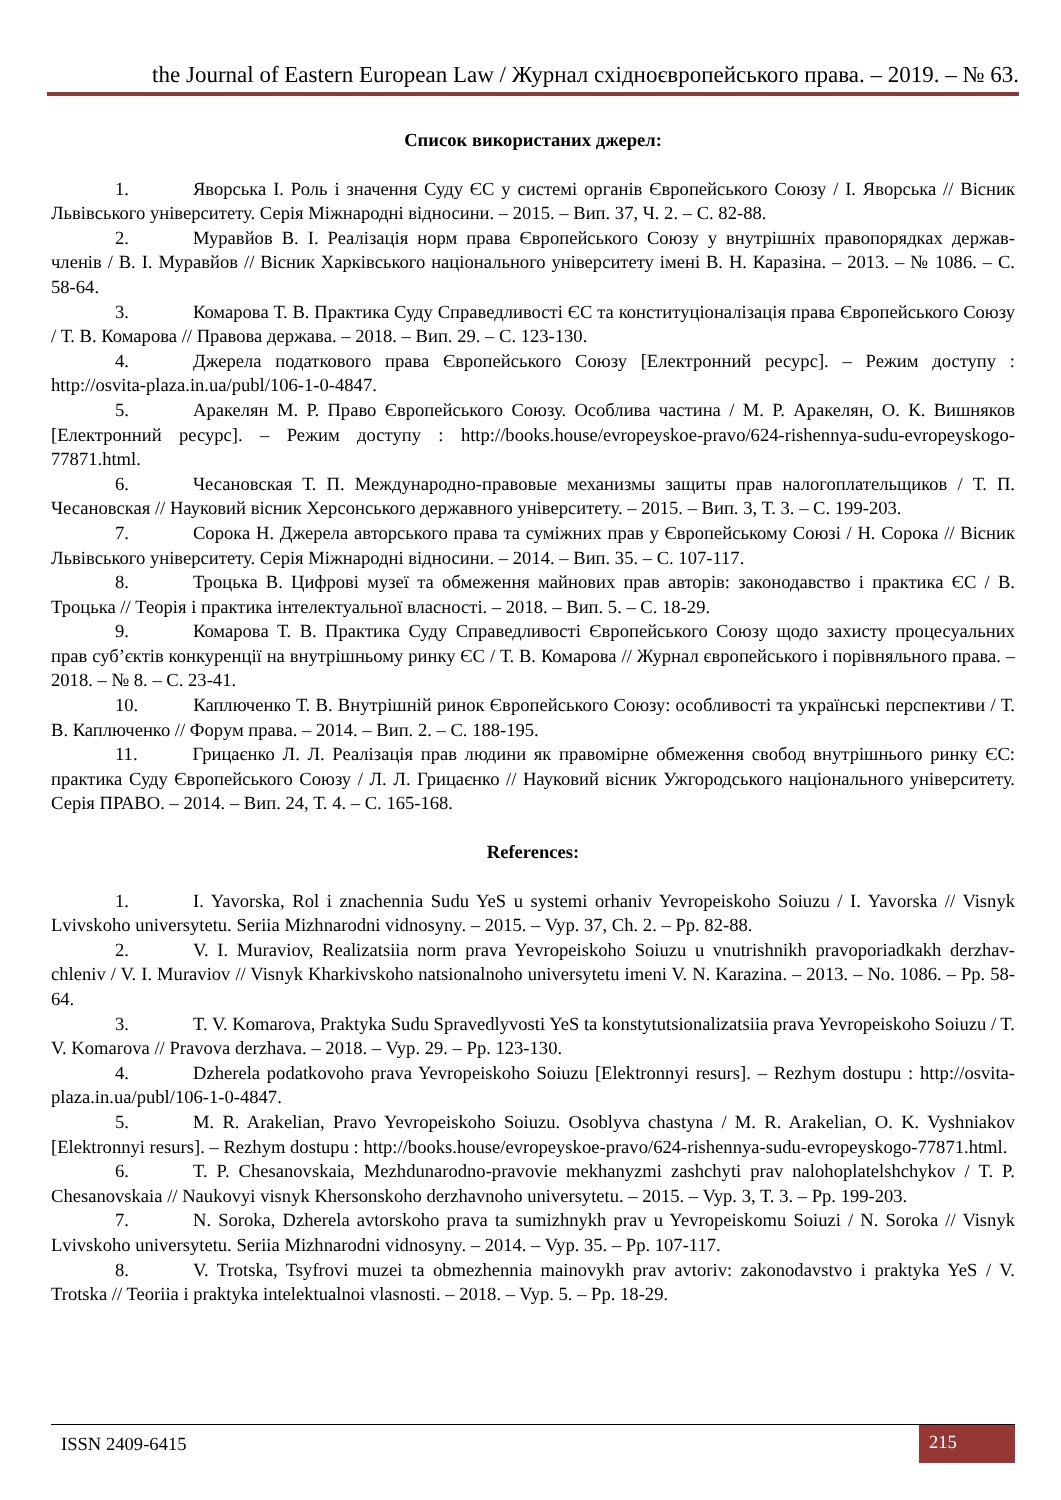the Journal of Eastern European Law / Журнал східноєвропейського права. – 2019. – № 63.
Список використаних джерел:
1. Яворська І. Роль і значення Суду ЄС у системі органів Європейського Союзу / І. Яворська // Вісник Львівського університету. Серія Міжнародні відносини. – 2015. – Вип. 37, Ч. 2. – С. 82-88.
2. Муравйов В. І. Реалізація норм права Європейського Союзу у внутрішніх правопорядках держав-членів / В. І. Муравйов // Вісник Харківського національного університету імені В. Н. Каразіна. – 2013. – № 1086. – С. 58-64.
3. Комарова Т. В. Практика Суду Справедливості ЄС та конституціоналізація права Європейського Союзу / Т. В. Комарова // Правова держава. – 2018. – Вип. 29. – С. 123-130.
4. Джерела податкового права Європейського Союзу [Електронний ресурс]. – Режим доступу : http://osvita-plaza.in.ua/publ/106-1-0-4847.
5. Аракелян М. Р. Право Європейського Союзу. Особлива частина / М. Р. Аракелян, О. К. Вишняков [Електронний ресурс]. – Режим доступу : http://books.house/evropeyskoe-pravo/624-rishennya-sudu-evropeyskogo-77871.html.
6. Чесановская Т. П. Международно-правовые механизмы защиты прав налогоплательщиков / Т. П. Чесановская // Науковий вісник Херсонського державного університету. – 2015. – Вип. 3, Т. 3. – С. 199-203.
7. Сорока Н. Джерела авторського права та суміжних прав у Європейському Союзі / Н. Сорока // Вісник Львівського університету. Серія Міжнародні відносини. – 2014. – Вип. 35. – С. 107-117.
8. Троцька В. Цифрові музеї та обмеження майнових прав авторів: законодавство і практика ЄС / В. Троцька // Теорія і практика інтелектуальної власності. – 2018. – Вип. 5. – С. 18-29.
9. Комарова Т. В. Практика Суду Справедливості Європейського Союзу щодо захисту процесуальних прав суб’єктів конкуренції на внутрішньому ринку ЄС / Т. В. Комарова // Журнал європейського і порівняльного права. – 2018. – № 8. – С. 23-41.
10. Каплюченко Т. В. Внутрішній ринок Європейського Союзу: особливості та українські перспективи / Т. В. Каплюченко // Форум права. – 2014. – Вип. 2. – С. 188-195.
11. Грицаєнко Л. Л. Реалізація прав людини як правомірне обмеження свобод внутрішнього ринку ЄС: практика Суду Європейського Союзу / Л. Л. Грицаєнко // Науковий вісник Ужгородського національного університету. Серія ПРАВО. – 2014. – Вип. 24, Т. 4. – С. 165-168.
References:
1. I. Yavorska, Rol i znachennia Sudu YeS u systemi orhaniv Yevropeiskoho Soiuzu / I. Yavorska // Visnyk Lvivskoho universytetu. Seriia Mizhnarodni vidnosyny. – 2015. – Vyp. 37, Ch. 2. – Pp. 82-88.
2. V. I. Muraviov, Realizatsiia norm prava Yevropeiskoho Soiuzu u vnutrishnikh pravoporiadkakh derzhav-chleniv / V. I. Muraviov // Visnyk Kharkivskoho natsionalnoho universytetu imeni V. N. Karazina. – 2013. – No. 1086. – Pp. 58-64.
3. T. V. Komarova, Praktyka Sudu Spravedlyvosti YeS ta konstytutsionalizatsiia prava Yevropeiskoho Soiuzu / T. V. Komarova // Pravova derzhava. – 2018. – Vyp. 29. – Pp. 123-130.
4. Dzherela podatkovoho prava Yevropeiskoho Soiuzu [Elektronnyi resurs]. – Rezhym dostupu : http://osvita-plaza.in.ua/publ/106-1-0-4847.
5. M. R. Arakelian, Pravo Yevropeiskoho Soiuzu. Osoblyva chastyna / M. R. Arakelian, O. K. Vyshniakov [Elektronnyi resurs]. – Rezhym dostupu : http://books.house/evropeyskoe-pravo/624-rishennya-sudu-evropeyskogo-77871.html.
6. T. P. Chesanovskaia, Mezhdunarodno-pravovie mekhanyzmi zashchyti prav nalohoplatelshchykov / T. P. Chesanovskaia // Naukovyi visnyk Khersonskoho derzhavnoho universytetu. – 2015. – Vyp. 3, T. 3. – Pp. 199-203.
7. N. Soroka, Dzherela avtorskoho prava ta sumizhnykh prav u Yevropeiskomu Soiuzi / N. Soroka // Visnyk Lvivskoho universytetu. Seriia Mizhnarodni vidnosyny. – 2014. – Vyp. 35. – Pp. 107-117.
8. V. Trotska, Tsyfrovi muzei ta obmezhennia mainovykh prav avtoriv: zakonodavstvo i praktyka YeS / V. Trotska // Teoriia i praktyka intelektualnoi vlasnosti. – 2018. – Vyp. 5. – Pp. 18-29.
ISSN 2409-6415 215